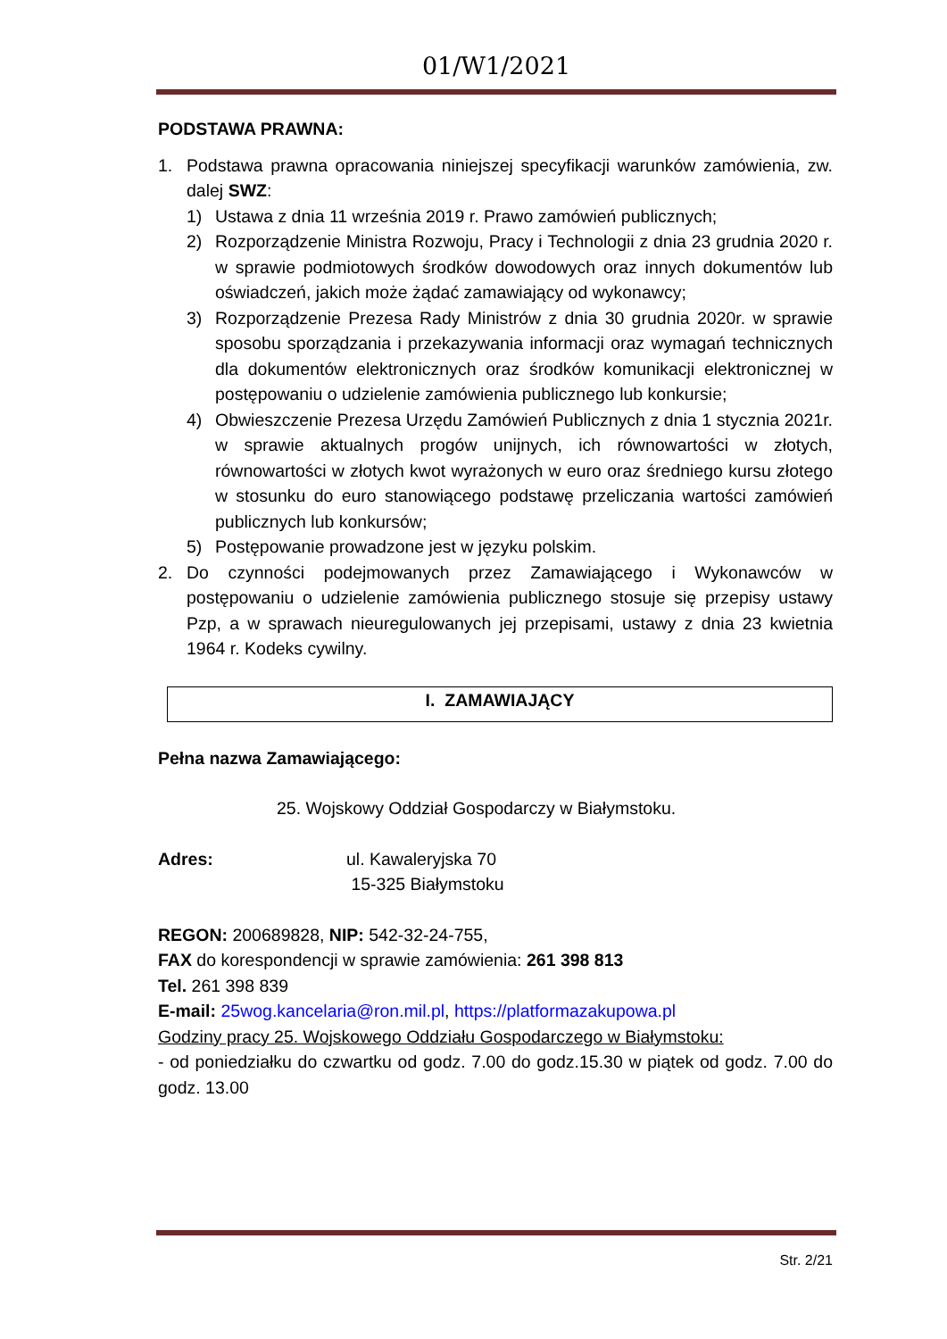01/W1/2021
PODSTAWA PRAWNA:
1. Podstawa prawna opracowania niniejszej specyfikacji warunków zamówienia, zw. dalej SWZ:
1) Ustawa z dnia 11 września 2019 r. Prawo zamówień publicznych;
2) Rozporządzenie Ministra Rozwoju, Pracy i Technologii z dnia 23 grudnia 2020 r. w sprawie podmiotowych środków dowodowych oraz innych dokumentów lub oświadczeń, jakich może żądać zamawiający od wykonawcy;
3) Rozporządzenie Prezesa Rady Ministrów z dnia 30 grudnia 2020r. w sprawie sposobu sporządzania i przekazywania informacji oraz wymagań technicznych dla dokumentów elektronicznych oraz środków komunikacji elektronicznej w postępowaniu o udzielenie zamówienia publicznego lub konkursie;
4) Obwieszczenie Prezesa Urzędu Zamówień Publicznych z dnia 1 stycznia 2021r. w sprawie aktualnych progów unijnych, ich równowartości w złotych, równowartości w złotych kwot wyrażonych w euro oraz średniego kursu złotego w stosunku do euro stanowiącego podstawę przeliczania wartości zamówień publicznych lub konkursów;
5) Postępowanie prowadzone jest w języku polskim.
2. Do czynności podejmowanych przez Zamawiającego i Wykonawców w postępowaniu o udzielenie zamówienia publicznego stosuje się przepisy ustawy Pzp, a w sprawach nieuregulowanych jej przepisami, ustawy z dnia 23 kwietnia 1964 r. Kodeks cywilny.
I. ZAMAWIAJĄCY
Pełna nazwa Zamawiającego:
25. Wojskowy Oddział Gospodarczy w Białymstoku.
Adres: ul. Kawaleryjska 70
15-325 Białymstoku
REGON: 200689828, NIP: 542-32-24-755,
FAX do korespondencji w sprawie zamówienia: 261 398 813
Tel. 261 398 839
E-mail: 25wog.kancelaria@ron.mil.pl, https://platformazakupowa.pl
Godziny pracy 25. Wojskowego Oddziału Gospodarczego w Białymstoku:
- od poniedziałku do czwartku od godz. 7.00 do godz.15.30 w piątek od godz. 7.00 do godz. 13.00
Str. 2/21